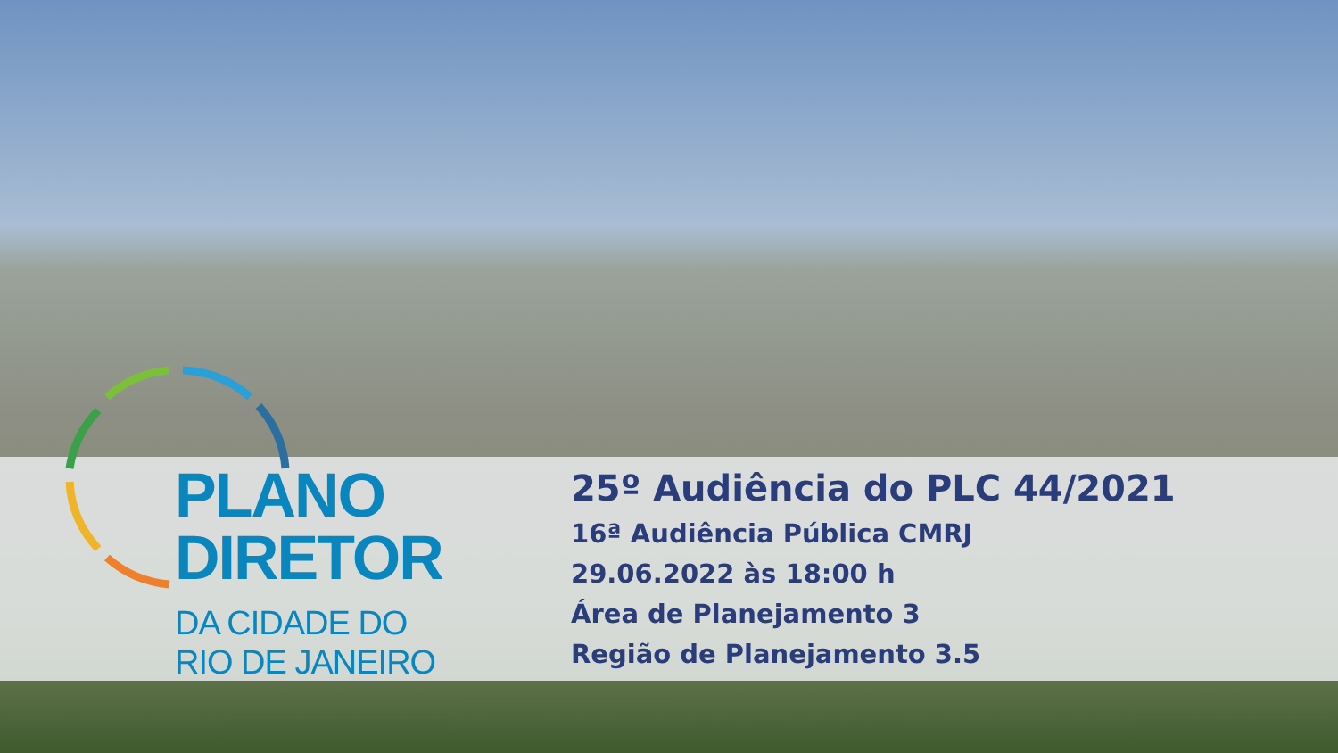PLANO
DIRETOR
DA CIDADE DO
RIO DE JANEIRO
25º Audiência do PLC 44/2021
16ª Audiência Pública CMRJ
29.06.2022 às 18:00 h
Área de Planejamento 3
Região de Planejamento 3.5